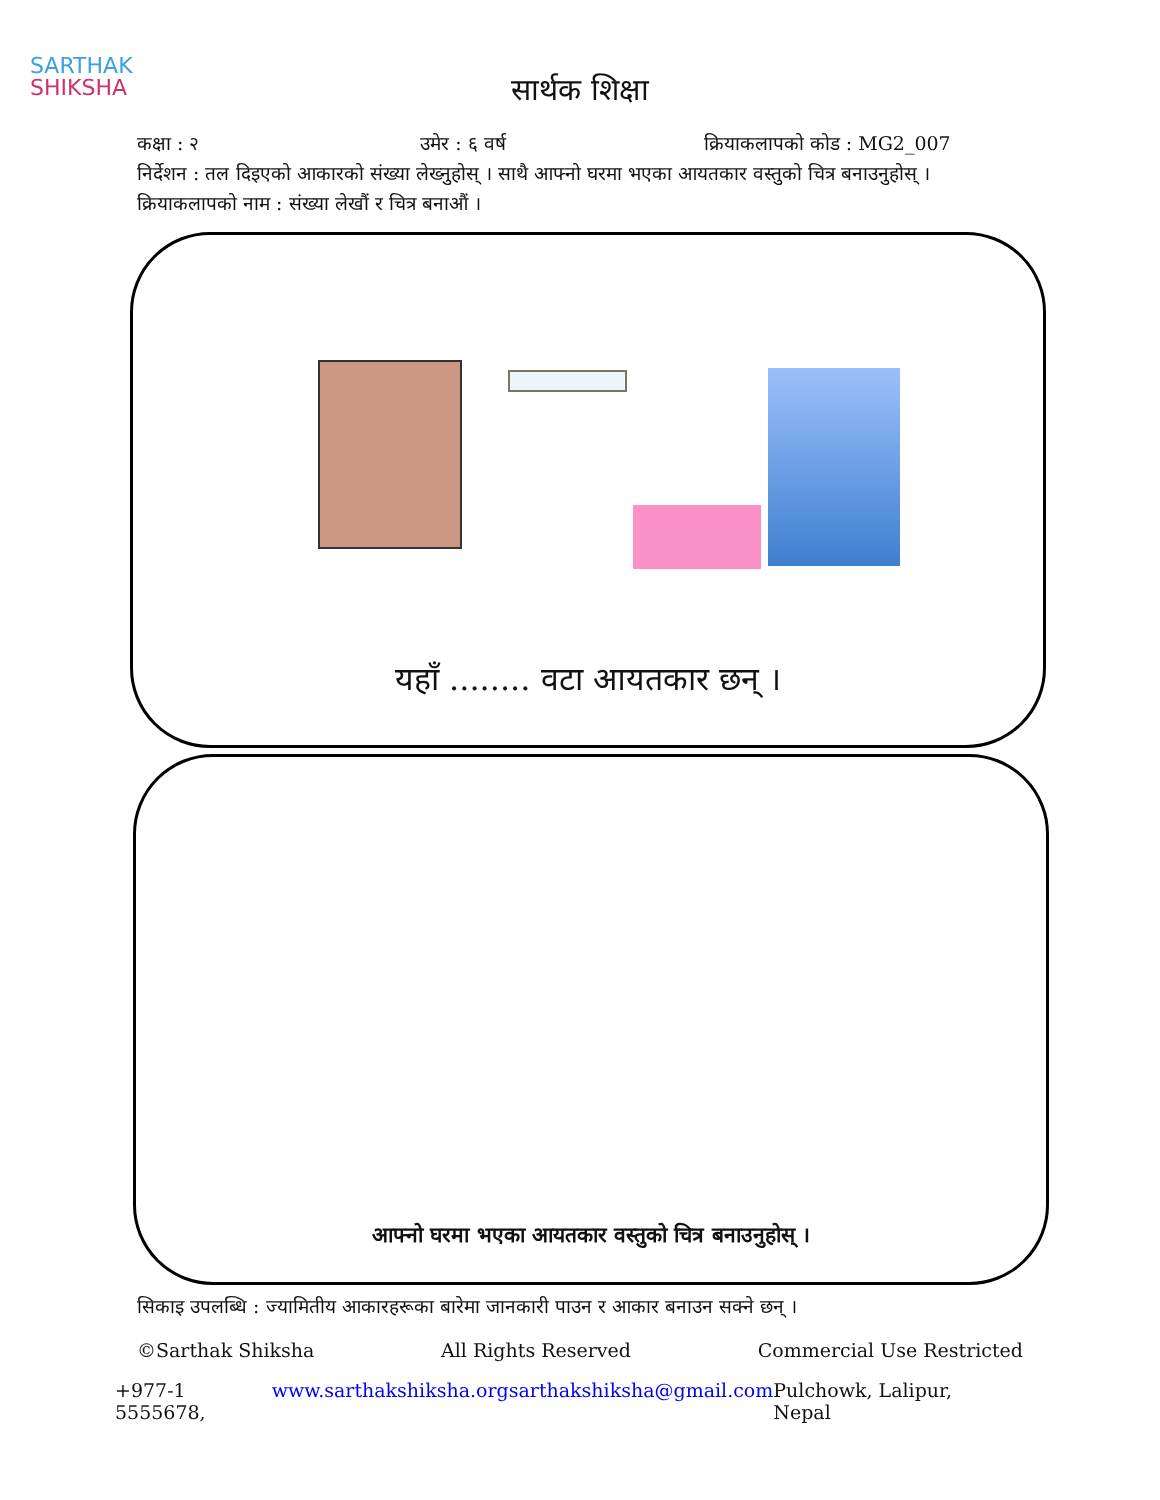SARTHAK
SHIKSHA
सार्थक शिक्षा
कक्षा : २ उमेर : ६ वर्ष क्रियाकलापको कोड : MG2_007
निर्देशन : तल दिइएको आकारको संख्या लेख्नुहोस् । साथै आफ्नो घरमा भएका आयतकार वस्तुको चित्र बनाउनुहोस् ।
क्रियाकलापको नाम : संख्या लेखौं र चित्र बनाऔं ।
यहाँ ........ वटा आयतकार छन् ।
आफ्नो घरमा भएका आयतकार वस्तुको चित्र बनाउनुहोस् ।
सिकाइ उपलब्धि : ज्यामितीय आकारहरूका बारेमा जानकारी पाउन र आकार बनाउन सक्ने छन् ।
©Sarthak Shiksha All Rights Reserved Commercial Use Restricted
+977-1 5555678, www.sarthakshiksha.org sarthakshiksha@gmail.com Pulchowk, Lalipur, Nepal